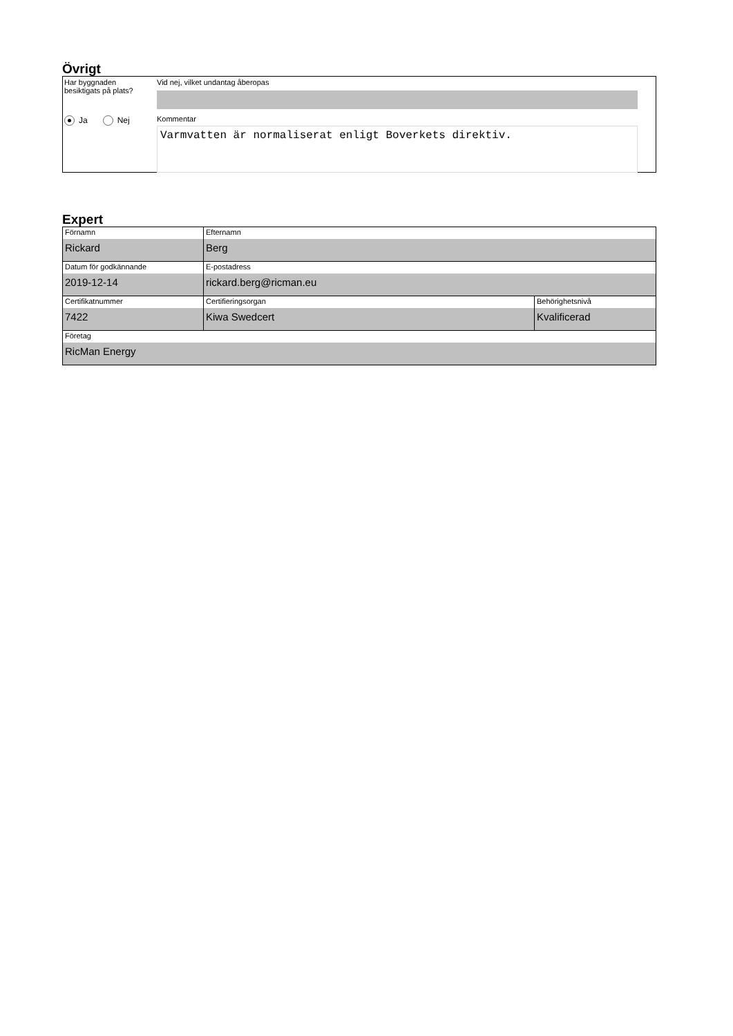Övrigt
Har byggnaden
besiktigats på plats?
Ja Nej
Vid nej, vilket undantag åberopas
Kommentar
Varmvatten är normaliserat enligt Boverkets direktiv.
Expert
| Förnamn Rickard | Efternamn Berg | |
| Datum för godkännande 2019-12-14 | E-postadress rickard.berg@ricman.eu | |
| Certifikatnummer 7422 | Certifieringsorgan Kiwa Swedcert | Behörighetsnivå Kvalificerad |
| Företag RicMan Energy | | |